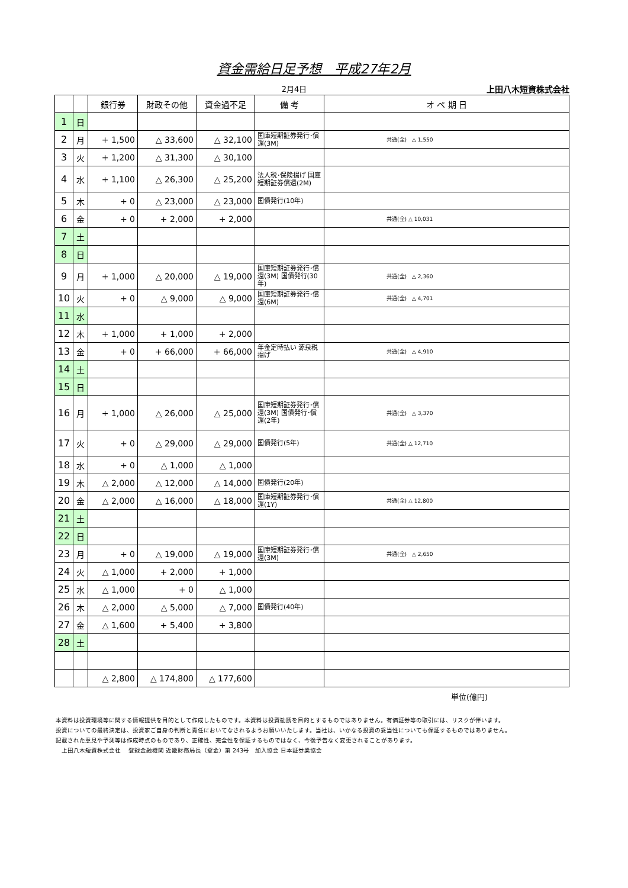資金需給日足予想　平成27年2月
2月4日 上田八木短資株式会社
| | | 銀行券 | 財政その他 | 資金過不足 | 備 考 | オ ペ 期 日 |
| --- | --- | --- | --- | --- | --- | --- |
| 1 | 日 | | | | | |
| 2 | 月 | + 1,500 | △ 33,600 | △ 32,100 | 国庫短期証券発行･償還(3M) | 共通(全) △ 1,550 |
| 3 | 火 | + 1,200 | △ 31,300 | △ 30,100 | | |
| 4 | 水 | + 1,100 | △ 26,300 | △ 25,200 | 法人税･保険揚げ 国庫短期証券償還(2M) | |
| 5 | 木 | + 0 | △ 23,000 | △ 23,000 | 国債発行(10年) | |
| 6 | 金 | + 0 | + 2,000 | + 2,000 | | 共通(全) △ 10,031 |
| 7 | 土 | | | | | |
| 8 | 日 | | | | | |
| 9 | 月 | + 1,000 | △ 20,000 | △ 19,000 | 国庫短期証券発行･償還(3M) 国債発行(30年) | 共通(全) △ 2,360 |
| 10 | 火 | + 0 | △ 9,000 | △ 9,000 | 国庫短期証券発行･償還(6M) | 共通(全) △ 4,701 |
| 11 | 水 | | | | | |
| 12 | 木 | + 1,000 | + 1,000 | + 2,000 | | |
| 13 | 金 | + 0 | + 66,000 | + 66,000 | 年金定時払い 源泉税揚げ | 共通(全) △ 4,910 |
| 14 | 土 | | | | | |
| 15 | 日 | | | | | |
| 16 | 月 | + 1,000 | △ 26,000 | △ 25,000 | 国庫短期証券発行･償還(3M) 国債発行･償還(2年) | 共通(全) △ 3,370 |
| 17 | 火 | + 0 | △ 29,000 | △ 29,000 | 国債発行(5年) | 共通(全) △ 12,710 |
| 18 | 水 | + 0 | △ 1,000 | △ 1,000 | | |
| 19 | 木 | △ 2,000 | △ 12,000 | △ 14,000 | 国債発行(20年) | |
| 20 | 金 | △ 2,000 | △ 16,000 | △ 18,000 | 国庫短期証券発行･償還(1Y) | 共通(全) △ 12,800 |
| 21 | 土 | | | | | |
| 22 | 日 | | | | | |
| 23 | 月 | + 0 | △ 19,000 | △ 19,000 | 国庫短期証券発行･償還(3M) | 共通(全) △ 2,650 |
| 24 | 火 | △ 1,000 | + 2,000 | + 1,000 | | |
| 25 | 水 | △ 1,000 | + 0 | △ 1,000 | | |
| 26 | 木 | △ 2,000 | △ 5,000 | △ 7,000 | 国債発行(40年) | |
| 27 | 金 | △ 1,600 | + 5,400 | + 3,800 | | |
| 28 | 土 | | | | | |
| | | △ 2,800 | △ 174,800 | △ 177,600 | | |
単位(億円)
本資料は投資環境等に関する情報提供を目的として作成したものです。本資料は投資勧誘を目的とするものではありません。有価証券等の取引には、リスクが伴います。
投資についての最終決定は、投資家ご自身の判断と責任においてなされるようお願いいたします。当社は、いかなる投資の妥当性についても保証するものではありません。
記載された意見や予測等は作成時点のものであり、正確性、完全性を保証するものではなく、今後予告なく変更されることがあります。
　上田八木短資株式会社　 登録金融機関 近畿財務局長（登金）第 243号　加入協会 日本証券業協会